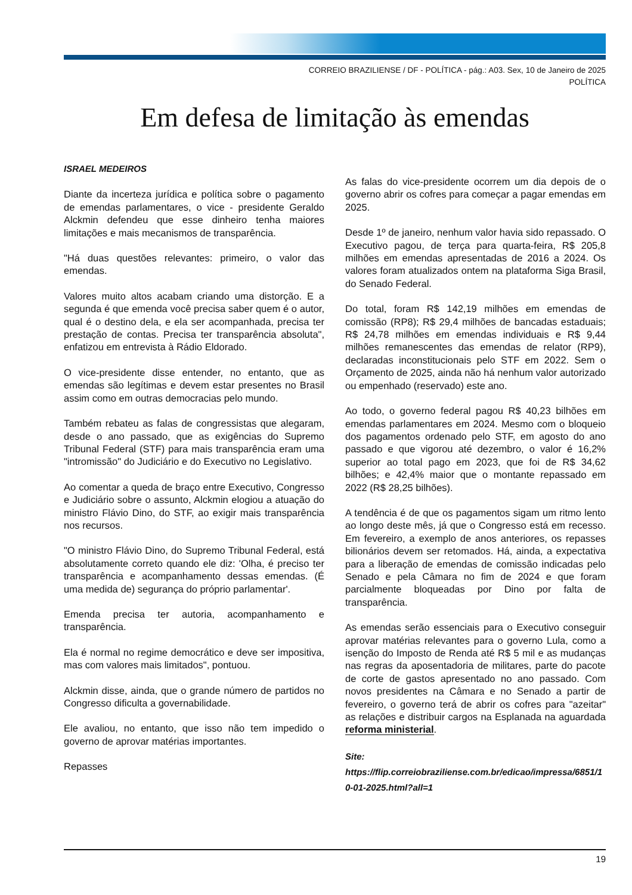CORREIO BRAZILIENSE / DF - POLÍTICA - pág.: A03. Sex, 10 de Janeiro de 2025
POLÍTICA
Em defesa de limitação às emendas
ISRAEL MEDEIROS
Diante da incerteza jurídica e política sobre o pagamento de emendas parlamentares, o vice - presidente Geraldo Alckmin defendeu que esse dinheiro tenha maiores limitações e mais mecanismos de transparência.
"Há duas questões relevantes: primeiro, o valor das emendas.
Valores muito altos acabam criando uma distorção. E a segunda é que emenda você precisa saber quem é o autor, qual é o destino dela, e ela ser acompanhada, precisa ter prestação de contas. Precisa ter transparência absoluta", enfatizou em entrevista à Rádio Eldorado.
O vice-presidente disse entender, no entanto, que as emendas são legítimas e devem estar presentes no Brasil assim como em outras democracias pelo mundo.
Também rebateu as falas de congressistas que alegaram, desde o ano passado, que as exigências do Supremo Tribunal Federal (STF) para mais transparência eram uma "intromissão" do Judiciário e do Executivo no Legislativo.
Ao comentar a queda de braço entre Executivo, Congresso e Judiciário sobre o assunto, Alckmin elogiou a atuação do ministro Flávio Dino, do STF, ao exigir mais transparência nos recursos.
"O ministro Flávio Dino, do Supremo Tribunal Federal, está absolutamente correto quando ele diz: 'Olha, é preciso ter transparência e acompanhamento dessas emendas. (É uma medida de) segurança do próprio parlamentar'.
Emenda precisa ter autoria, acompanhamento e transparência.
Ela é normal no regime democrático e deve ser impositiva, mas com valores mais limitados", pontuou.
Alckmin disse, ainda, que o grande número de partidos no Congresso dificulta a governabilidade.
Ele avaliou, no entanto, que isso não tem impedido o governo de aprovar matérias importantes.
Repasses
As falas do vice-presidente ocorrem um dia depois de o governo abrir os cofres para começar a pagar emendas em 2025.
Desde 1º de janeiro, nenhum valor havia sido repassado. O Executivo pagou, de terça para quarta-feira, R$ 205,8 milhões em emendas apresentadas de 2016 a 2024. Os valores foram atualizados ontem na plataforma Siga Brasil, do Senado Federal.
Do total, foram R$ 142,19 milhões em emendas de comissão (RP8); R$ 29,4 milhões de bancadas estaduais; R$ 24,78 milhões em emendas individuais e R$ 9,44 milhões remanescentes das emendas de relator (RP9), declaradas inconstitucionais pelo STF em 2022. Sem o Orçamento de 2025, ainda não há nenhum valor autorizado ou empenhado (reservado) este ano.
Ao todo, o governo federal pagou R$ 40,23 bilhões em emendas parlamentares em 2024. Mesmo com o bloqueio dos pagamentos ordenado pelo STF, em agosto do ano passado e que vigorou até dezembro, o valor é 16,2% superior ao total pago em 2023, que foi de R$ 34,62 bilhões; e 42,4% maior que o montante repassado em 2022 (R$ 28,25 bilhões).
A tendência é de que os pagamentos sigam um ritmo lento ao longo deste mês, já que o Congresso está em recesso. Em fevereiro, a exemplo de anos anteriores, os repasses bilionários devem ser retomados. Há, ainda, a expectativa para a liberação de emendas de comissão indicadas pelo Senado e pela Câmara no fim de 2024 e que foram parcialmente bloqueadas por Dino por falta de transparência.
As emendas serão essenciais para o Executivo conseguir aprovar matérias relevantes para o governo Lula, como a isenção do Imposto de Renda até R$ 5 mil e as mudanças nas regras da aposentadoria de militares, parte do pacote de corte de gastos apresentado no ano passado. Com novos presidentes na Câmara e no Senado a partir de fevereiro, o governo terá de abrir os cofres para "azeitar" as relações e distribuir cargos na Esplanada na aguardada reforma ministerial.
Site:
https://flip.correiobraziliense.com.br/edicao/impressa/6851/10-01-2025.html?all=1
19